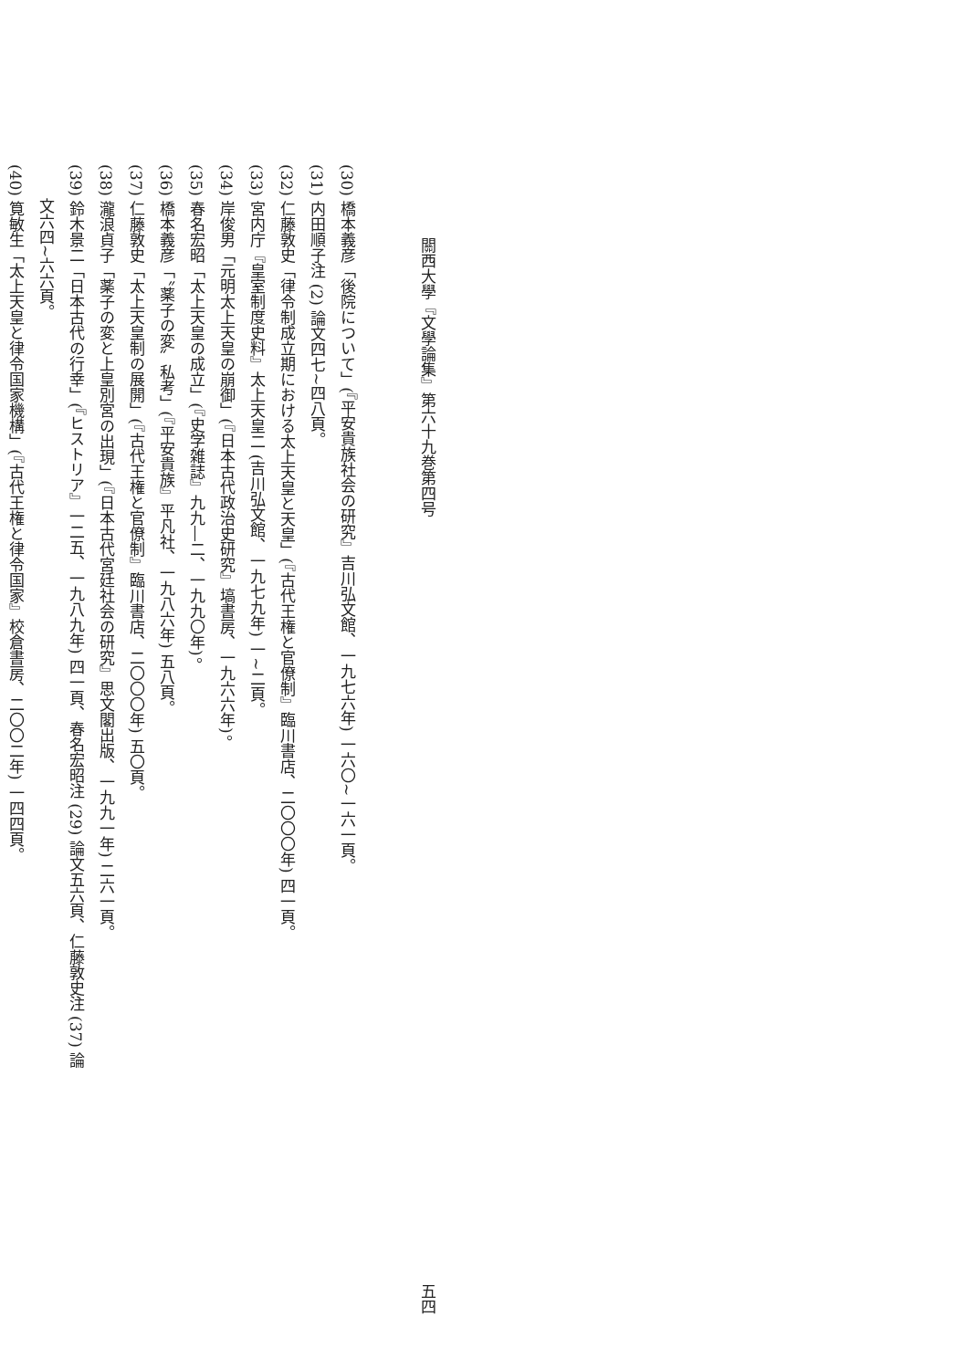關西大學『文學論集』第六十九巻第四号 五四
(30) 橋本義彦「後院について」(『平安貴族社会の研究』吉川弘文館、一九七六年) 一六〇~一六一頁。
(31) 内田順子注 (2) 論文四七~四八頁。
(32) 仁藤敦史「律令制成立期における太上天皇と天皇」(『古代王権と官僚制』臨川書店、二〇〇〇年) 四一頁。
(33) 宮内庁『皇室制度史料』太上天皇二 (吉川弘文館、一九七九年) 一~二頁。
(34) 岸俊男「元明太上天皇の崩御」(『日本古代政治史研究』塙書房、一九六六年)。
(35) 春名宏昭「太上天皇の成立」(『史学雑誌』九九―二、一九九〇年)。
(36) 橋本義彦「〝薬子の変〟私考」(『平安貴族』平凡社、一九八六年) 五八頁。
(37) 仁藤敦史「太上天皇制の展開」(『古代王権と官僚制』臨川書店、二〇〇〇年) 五〇頁。
(38) 瀧浪貞子「薬子の変と上皇別宮の出現」(『日本古代宮廷社会の研究』思文閣出版、一九九一年) 二六一頁。
(39) 鈴木景二「日本古代の行幸」(『ヒストリア』一二五、一九八九年) 四一頁、春名宏昭注 (29) 論文五六頁、仁藤敦史注 (37) 論
文六四~六六頁。
(40) 筧敏生「太上天皇と律令国家機構」(『古代王権と律令国家』校倉書房、二〇〇二年) 一四四頁。